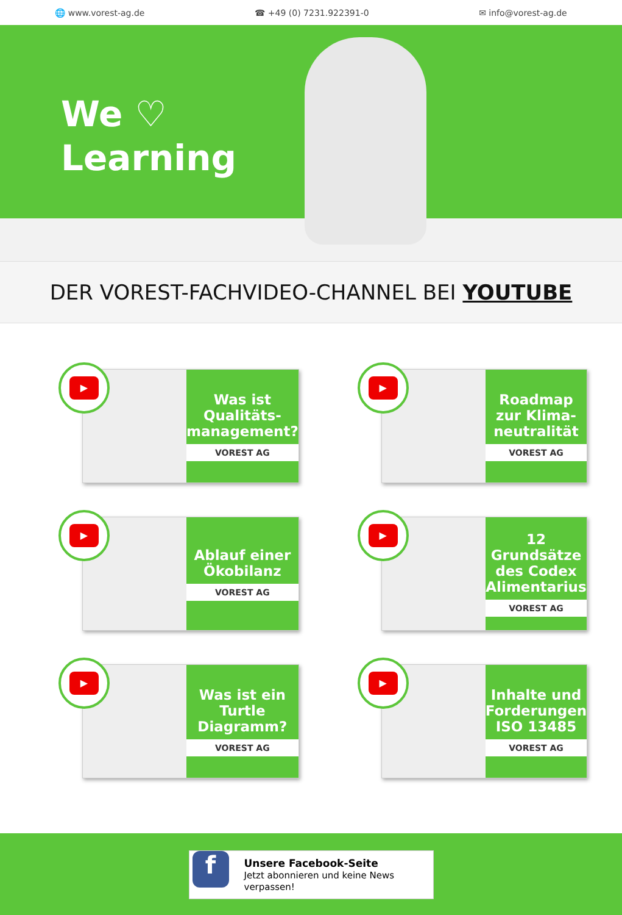🌐 www.vorest-ag.de ☎ +49 (0) 7231.922391-0 ✉ info@vorest-ag.de
We ♡
Learning
DER VOREST-FACHVIDEO-CHANNEL BEI YOUTUBE
▶
Was ist Qualitäts-management?
VOREST AG
▶
Roadmap zur Klima-neutralität
VOREST AG
▶
Ablauf einer Ökobilanz
VOREST AG
▶
12 Grundsätze des Codex Alimentarius
VOREST AG
▶
Was ist ein Turtle Diagramm?
VOREST AG
▶
Inhalte und Forderungen ISO 13485
VOREST AG
f
Unsere Facebook-Seite
Jetzt abonnieren und keine News verpassen!